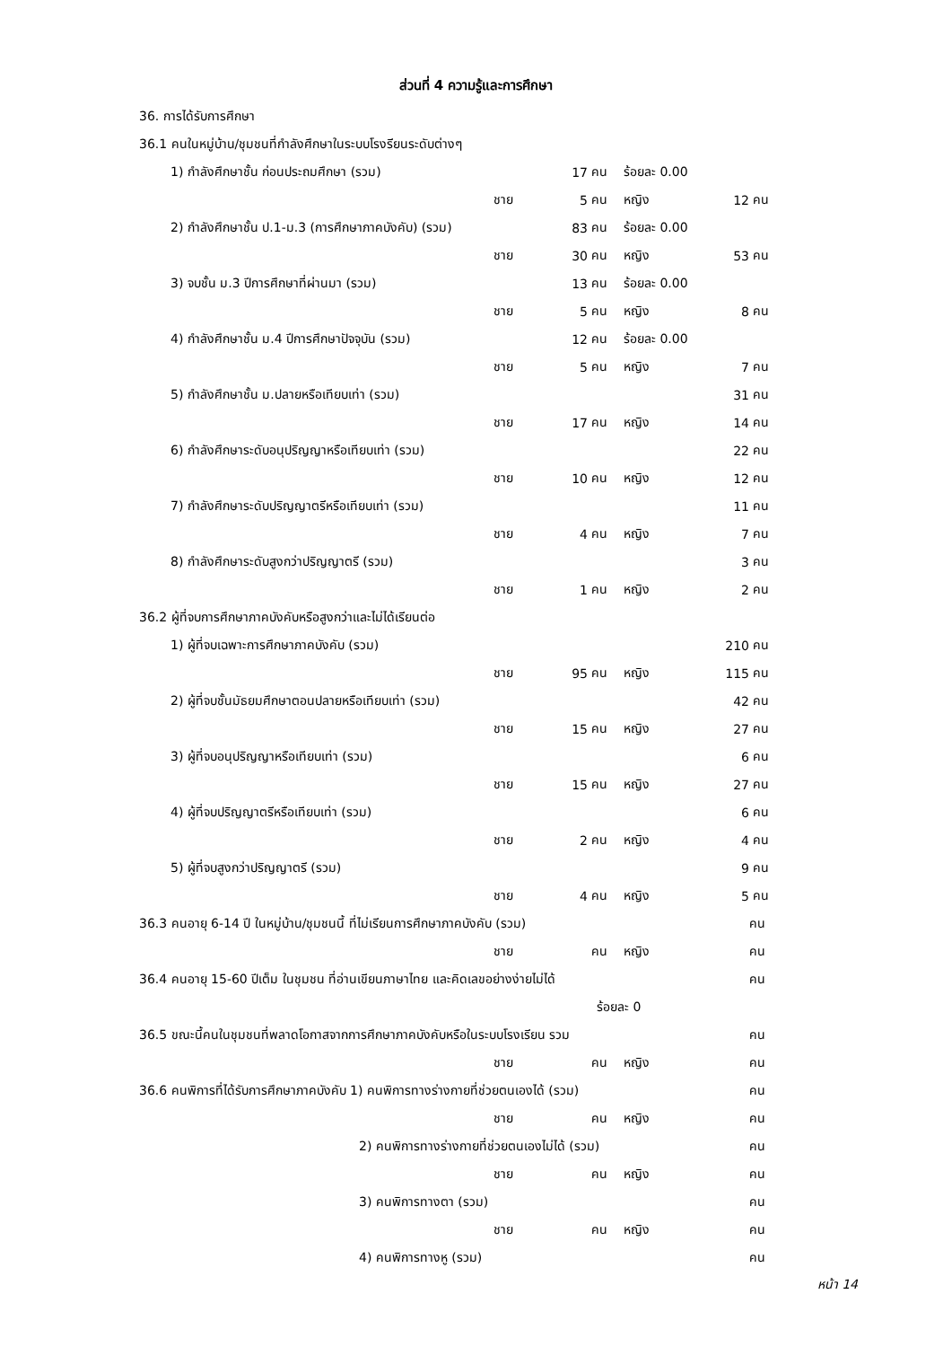ส่วนที่ 4 ความรู้และการศึกษา
| 36. การได้รับการศึกษา | | | | | | |
| 36.1 คนในหมู่บ้าน/ชุมชนที่กำลังศึกษาในระบบโรงรียนระดับต่างๆ | | | | | | |
| 1) กำลังศึกษาชั้น ก่อนประถมศึกษา (รวม) | | 17 | คน | ร้อยละ 0.00 | | |
| | ชาย | 5 | คน | หญิง | 12 | คน |
| 2) กำลังศึกษาชั้น ป.1-ม.3 (การศึกษาภาคบังคับ) (รวม) | | 83 | คน | ร้อยละ 0.00 | | |
| | ชาย | 30 | คน | หญิง | 53 | คน |
| 3) จบชั้น ม.3 ปีการศึกษาที่ผ่านมา (รวม) | | 13 | คน | ร้อยละ 0.00 | | |
| | ชาย | 5 | คน | หญิง | 8 | คน |
| 4) กำลังศึกษาชั้น ม.4 ปีการศึกษาปัจจุบัน (รวม) | | 12 | คน | ร้อยละ 0.00 | | |
| | ชาย | 5 | คน | หญิง | 7 | คน |
| 5) กำลังศึกษาชั้น ม.ปลายหรือเทียบเท่า (รวม) | | | | | 31 | คน |
| | ชาย | 17 | คน | หญิง | 14 | คน |
| 6) กำลังศึกษาระดับอนุปริญญาหรือเทียบเท่า (รวม) | | | | | 22 | คน |
| | ชาย | 10 | คน | หญิง | 12 | คน |
| 7) กำลังศึกษาระดับปริญญาตรีหรือเทียบเท่า (รวม) | | | | | 11 | คน |
| | ชาย | 4 | คน | หญิง | 7 | คน |
| 8) กำลังศึกษาระดับสูงกว่าปริญญาตรี (รวม) | | | | | 3 | คน |
| | ชาย | 1 | คน | หญิง | 2 | คน |
| 36.2 ผู้ที่จบการศึกษาภาคบังคับหรือสูงกว่าและไม่ได้เรียนต่อ | | | | | | |
| 1) ผู้ที่จบเฉพาะการศึกษาภาคบังคับ (รวม) | | | | | 210 | คน |
| | ชาย | 95 | คน | หญิง | 115 | คน |
| 2) ผู้ที่จบชั้นมัธยมศึกษาตอนปลายหรือเทียบเท่า (รวม) | | | | | 42 | คน |
| | ชาย | 15 | คน | หญิง | 27 | คน |
| 3) ผู้ที่จบอนุปริญญาหรือเทียบเท่า (รวม) | | | | | 6 | คน |
| | ชาย | 15 | คน | หญิง | 27 | คน |
| 4) ผู้ที่จบปริญญาตรีหรือเทียบเท่า (รวม) | | | | | 6 | คน |
| | ชาย | 2 | คน | หญิง | 4 | คน |
| 5) ผู้ที่จบสูงกว่าปริญญาตรี (รวม) | | | | | 9 | คน |
| | ชาย | 4 | คน | หญิง | 5 | คน |
| 36.3 คนอายุ 6-14 ปี ในหมู่บ้าน/ชุมชนนี้ ที่ไม่เรียนการศึกษาภาคบังคับ (รวม) | | | | | | คน |
| | ชาย | | คน | หญิง | | คน |
| 36.4 คนอายุ 15-60 ปีเต็ม ในชุมชน ที่อ่านเขียนภาษาไทย และคิดเลขอย่างง่ายไม่ได้ | | | | | | คน |
| | | | ร้อยละ 0 | | | |
| 36.5 ขณะนี้คนในชุมชนที่พลาดโอกาสจากการศึกษาภาคบังคับหรือในระบบโรงเรียน รวม | | | | | | คน |
| | ชาย | | คน | หญิง | | คน |
| 36.6 คนพิการที่ได้รับการศึกษาภาคบังคับ 1) คนพิการทางร่างกายที่ช่วยตนเองได้ (รวม) | | | | | | คน |
| | ชาย | | คน | หญิง | | คน |
| 2) คนพิการทางร่างกายที่ช่วยตนเองไม่ได้ (รวม) | | | | | | คน |
| | ชาย | | คน | หญิง | | คน |
| 3) คนพิการทางตา (รวม) | | | | | | คน |
| | ชาย | | คน | หญิง | | คน |
| 4) คนพิการทางหู (รวม) | | | | | | คน |
หน้า 14